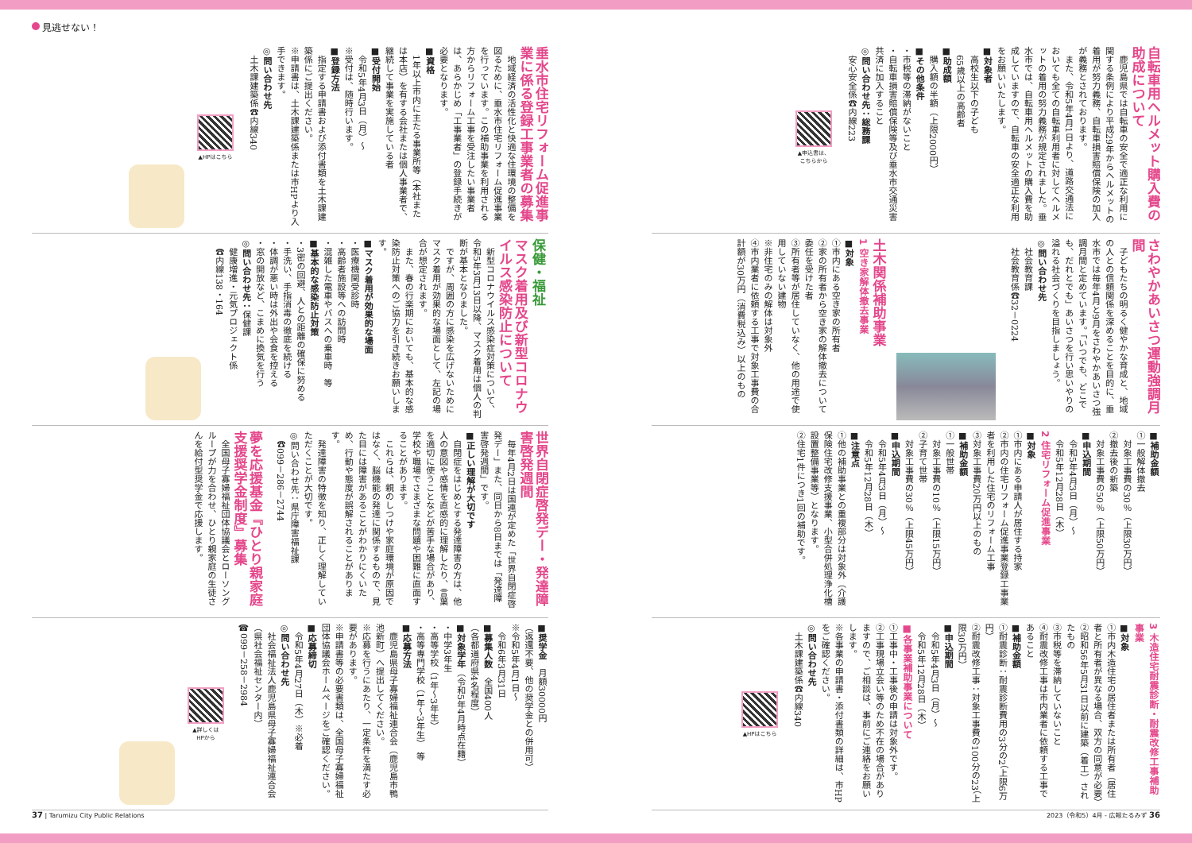自転車用ヘルメット購入費の助成について
　鹿児島県では自転車の安全で適正な利用に関する条例により平成29年からヘルメットの着用が努力義務、自転車損害賠償保険の加入が義務とされております。
　また、令和5年4月1日より、道路交通法においても全ての自転車利用者に対してヘルメットの着用の努力義務が規定されました。垂水市では、自転車用ヘルメットの購入費を助成していますので、自転車の安全適正な利用をお願いいたします。
■対象者
　高校生以下の子ども
　65歳以上の高齢者
■助成額
　購入額の半額（上限2000円）
■その他条件
・市税等の滞納がないこと
・自転車損害賠償保険等及び垂水市交通災害共済に加入すること
◎問い合わせ先：総務課
　安心安全係☎内線223
▲申込書は、
こちらから
さわやかあいさつ運動強調月間
　子どもたちの明るく健やかな育成と、地域の人との信頼関係を深めることを目的に、垂水市では毎年4月と9月をさわやかあいさつ強調月間と定めています。「いつでも、どこでも、だれとでも」あいさつを行い思いやりの溢れる社会づくりを目指しましょう。
◎問い合わせ先
　社会教育課
　社会教育係☎32－0224
土木関係補助事業
1 空き家解体撤去事業
■対象
①市内にある空き家の所有者
②家の所有者から空き家の解体撤去について委任を受けた者
③所有者等が居住していなく、他の用途で使用していない建物
※非住宅のみの解体は対象外
④市内業者に依頼する工事で対象工事費の合計額が30万円（消費税込み）以上のもの
■補助金額
①一般解体撤去
　対象工事費の30％（上限30万円）
②撤去後の新築
　対象工事費の50％（上限50万円）
■申込期間
　令和5年4月3日（月）～
　令和5年12月28日（木）
2 住宅リフォーム促進事業
■対象
①市内にある申請人が居住する持家
②市内の住宅リフォーム促進事業登録工事業者を利用した住宅のリフォーム工事
③対象工事費20万円以上のもの
■補助金額
①一般世帯
　対象工事費の10％（上限15万円）
②子育て世帯
　対象工事費の30％（上限45万円）
■申込期間
　令和5年4月3日（月）～
　令和5年12月28日（木）
■注意点
①他の補助事業との重複部分は対象外（介護保険住宅改修支援事業、小型合併処理浄化槽設置整備事業等）となります。
②住宅1件につき1回の補助です。
3 木造住宅耐震診断・耐震改修工事補助事業
■対象
①市内木造住宅の居住者または所有者（居住者と所有者が異なる場合、双方の同意が必要）
②昭和56年5月31日以前に建築（着工）されたもの
③市税等を滞納していないこと
④耐震改修工事は市内業者に依頼する工事であること
■補助金額
①耐震診断：耐震診断費用の3分の2（上限6万円）
②耐震改修工事：対象工事費の100分の23（上限30万円）
■申込期間
　令和5年4月3日（月）～
　令和5年12月28日（木）
■各事業補助事業について
①工事中・工事後の申請は対象外です。
②工事現場立会い等のため不在の場合がありますので、ご相談は、事前にご連絡をお願いします。
※各事業の申請書・添付書類の詳細は、市HPをご確認ください。
◎問い合わせ先
　土木課建築係☎内線340
▲HPはこちら
2023（令和5）4月 - 広報たるみず 36
見逃せない！
垂水市住宅リフォーム促進事業に係る登録工事業者の募集
　地域経済の活性化と快適な住環境の整備を図るために、垂水市住宅リフォーム促進事業を行っています。この補助事業を利用される方からリフォーム工事を受注したい事業者は、あらかじめ「工事業者」の登録手続きが必要となります。
■資格
　1年以上市内に主たる事業所等（本社または本店）を有する会社または個人事業者で、継続して事業を実施している者
■受付開始
　令和5年4月3日（月）～
※受付は、随時行います。
■登録方法
　指定する申請書および添付書類を土木課建築係にご提出ください。
※申請書は、土木課建築係または市HPより入手できます。
◎問い合わせ先
　土木課建築係☎内線340
▲HPはこちら
保健・福祉
マスク着用及び新型コロナウイルス感染防止について
　新型コロナウイルス感染症対策について、令和5年3月13日以降、マスク着用は個人の判断が基本となりました。
　ですが、周囲の方に感染を広げないためにマスク着用が効果的な場面として、左記の場合が想定されます。
　また、春の行楽期においても、基本的な感染防止対策へのご協力を引き続きお願いします。
■マスク着用が効果的な場面
・医療機関受診時
・高齢者施設等への訪問時
・混雑した電車やバスへの乗車時　等
■基本的な感染防止対策
・3密の回避、人との距離の確保に努める
・手洗い、手指消毒の徹底を続ける
・体調が悪い時は外出や会食を控える
・窓の開放など、こまめに換気を行う
◎問い合わせ先：保健課
　健康増進・元気プロジェクト係
　☎内線138・164
世界自閉症啓発デー・発達障害啓発週間
　毎年4月2日は国連が定めた「世界自閉症啓発デー」また、同日から8日までは「発達障害啓発週間」です。
■正しい理解が大切です
　自閉症をはじめとする発達障害の方は、他人の意図や感情を直感的に理解したり、言葉を適切に使うことなどが苦手な場合があり、学校や職場でさまざまな問題や困難に直面することがあります。
　これらは、親のしつけや家庭環境が原因ではなく、脳機能の発達に関係するもので、見た目には障害があることがわかりにくいため、行動や態度が誤解されることがあります。
　発達障害の特徴を知り、正しく理解していただくことが大切です。
◎問い合わせ先：県庁障害福祉課
　☎099－286－2744
夢を応援基金『ひとり親家庭支援奨学金制度』募集
　全国母子寡婦福祉団体協議会とローソングループが力を合わせ、ひとり親家庭の生徒さんを給付型奨学金で応援します。
■奨学金　月額30000円
（返還不要、他の奨学金との併用可）
※令和5年4月1日～
　令和6年3月31日
■募集人数　全国400人
（各都道府県4名程度）
■対象学年（令和5年4月時点在籍）
・中学3年生
・高等学校（1年～3年生）
・高等専門学校（1年～3年生）　等
■応募方法
　鹿児島県母子寡婦福祉連合会（鹿児島市鴨池新町）へ提出してください。
※応募を行うにあたり、一定条件を満たす必要があります。
※申請書等の必要書類は、全国母子寡婦福祉団体協議会ホームページをご確認ください。
■応募締切
　令和5年4月27日（木）※必着
◎問い合わせ先
　社会福祉法人鹿児島県母子寡婦福祉連合会（県社会福祉センター内）
☎099－258－2984
▲詳しくは
HPから
37 | Tarumizu City Public Relations